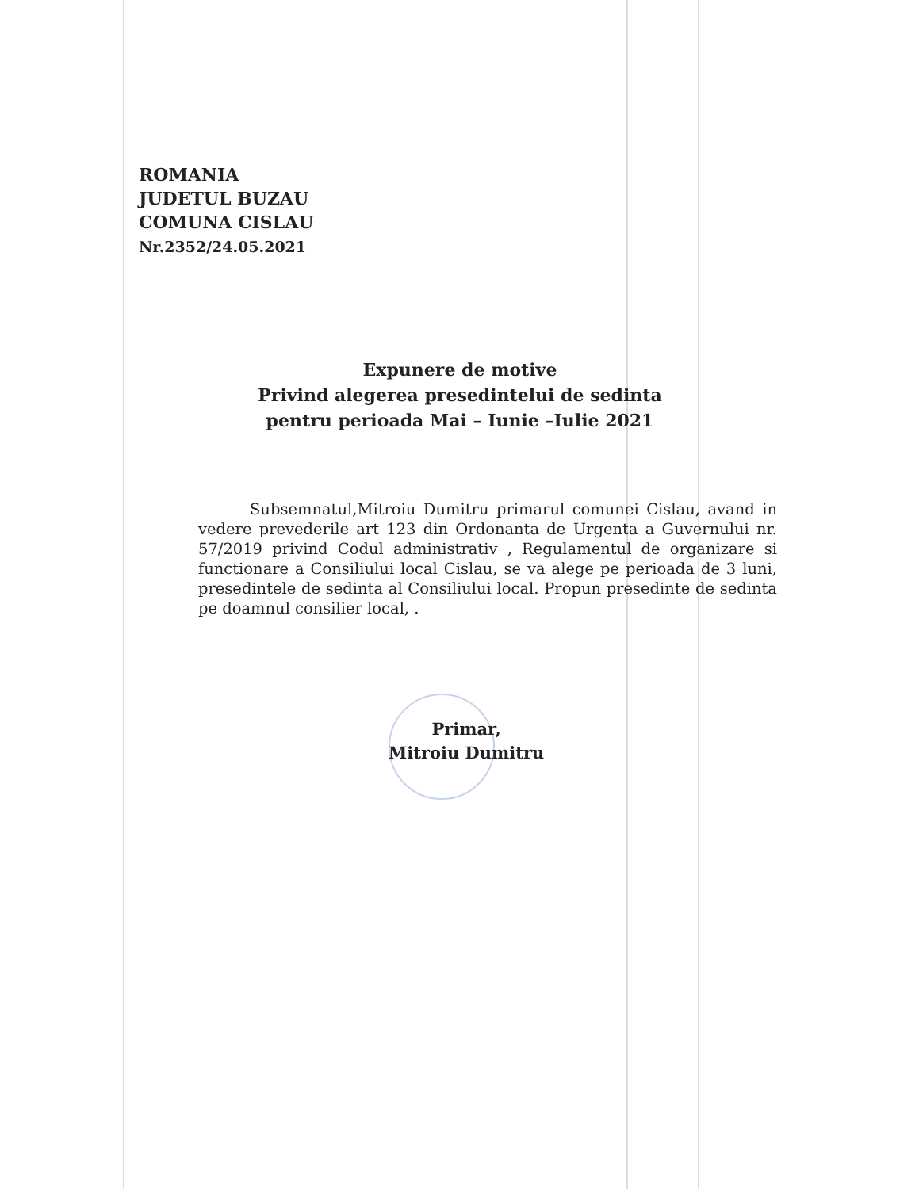ROMANIA
JUDETUL BUZAU
COMUNA CISLAU
Nr.2352/24.05.2021
Expunere de motive
Privind alegerea presedintelui de sedinta
pentru perioada Mai – Iunie –Iulie 2021
Subsemnatul,Mitroiu Dumitru primarul comunei Cislau, avand in vedere prevederile art 123 din Ordonanta de Urgenta a Guvernului nr. 57/2019 privind Codul administrativ , Regulamentul de organizare si functionare a Consiliului local Cislau, se va alege pe perioada de 3 luni, presedintele de sedinta al Consiliului local. Propun presedinte de sedinta pe doamnul consilier local, .
Primar,
Mitroiu Dumitru